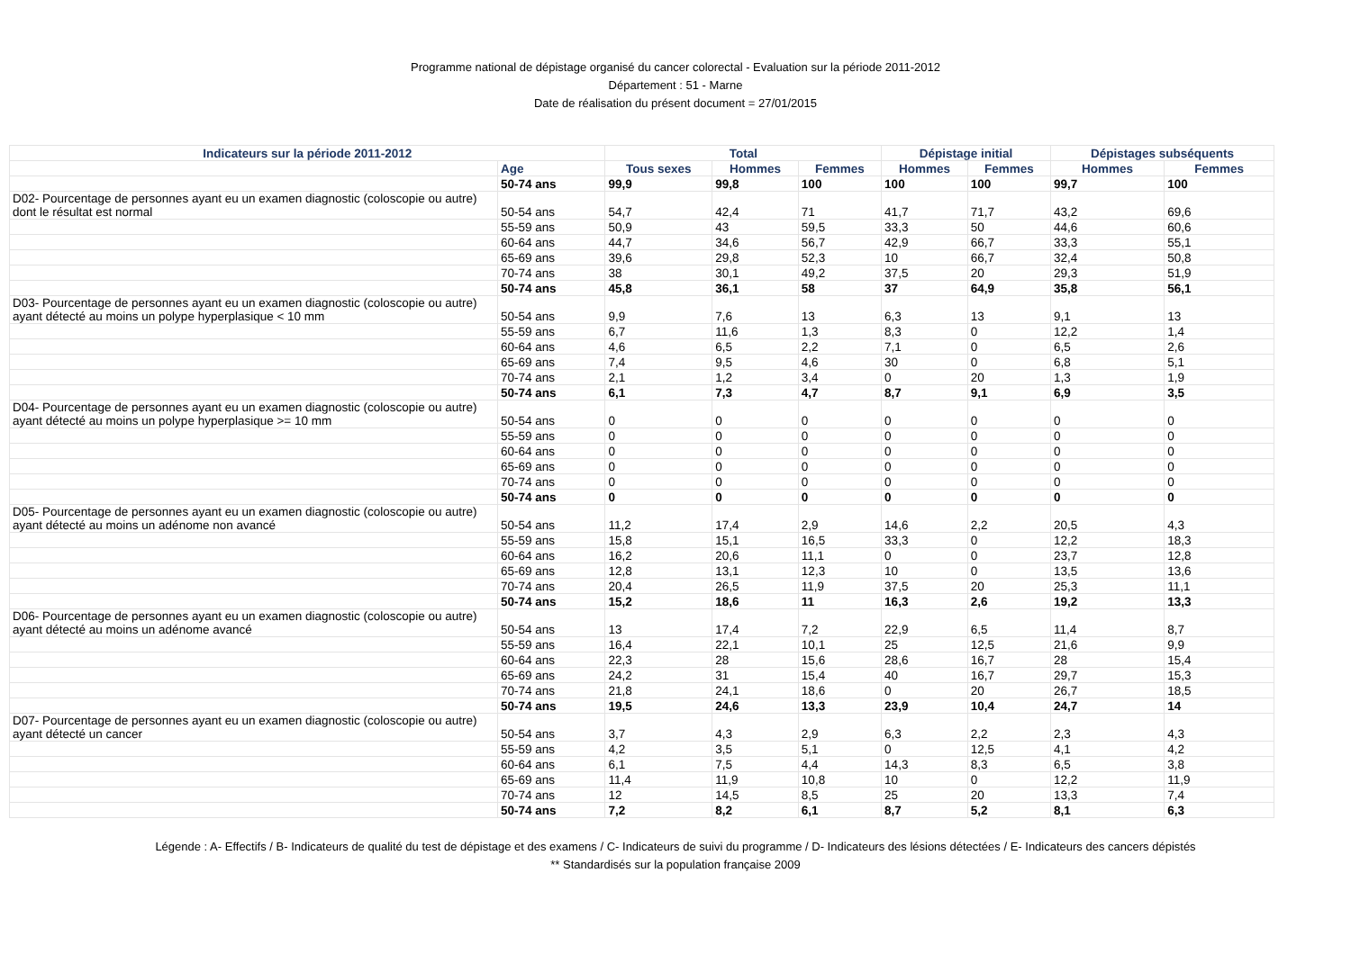Programme national de dépistage organisé du cancer colorectal - Evaluation sur la période 2011-2012
Département : 51 - Marne
Date de réalisation du présent document = 27/01/2015
| Indicateurs sur la période 2011-2012 | | Total | | | Dépistage initial | | Dépistages subséquents | |
| --- | --- | --- | --- | --- | --- | --- | --- | --- |
| | Age | Tous sexes | Hommes | Femmes | Hommes | Femmes | Hommes | Femmes |
| | 50-74 ans | 99,9 | 99,8 | 100 | 100 | 100 | 99,7 | 100 |
| D02- Pourcentage de personnes ayant eu un examen diagnostic (coloscopie ou autre) dont le résultat est normal | 50-54 ans | 54,7 | 42,4 | 71 | 41,7 | 71,7 | 43,2 | 69,6 |
| | 55-59 ans | 50,9 | 43 | 59,5 | 33,3 | 50 | 44,6 | 60,6 |
| | 60-64 ans | 44,7 | 34,6 | 56,7 | 42,9 | 66,7 | 33,3 | 55,1 |
| | 65-69 ans | 39,6 | 29,8 | 52,3 | 10 | 66,7 | 32,4 | 50,8 |
| | 70-74 ans | 38 | 30,1 | 49,2 | 37,5 | 20 | 29,3 | 51,9 |
| | 50-74 ans | 45,8 | 36,1 | 58 | 37 | 64,9 | 35,8 | 56,1 |
| D03- Pourcentage de personnes ayant eu un examen diagnostic (coloscopie ou autre) ayant détecté au moins un polype hyperplasique < 10 mm | 50-54 ans | 9,9 | 7,6 | 13 | 6,3 | 13 | 9,1 | 13 |
| | 55-59 ans | 6,7 | 11,6 | 1,3 | 8,3 | 0 | 12,2 | 1,4 |
| | 60-64 ans | 4,6 | 6,5 | 2,2 | 7,1 | 0 | 6,5 | 2,6 |
| | 65-69 ans | 7,4 | 9,5 | 4,6 | 30 | 0 | 6,8 | 5,1 |
| | 70-74 ans | 2,1 | 1,2 | 3,4 | 0 | 20 | 1,3 | 1,9 |
| | 50-74 ans | 6,1 | 7,3 | 4,7 | 8,7 | 9,1 | 6,9 | 3,5 |
| D04- Pourcentage de personnes ayant eu un examen diagnostic (coloscopie ou autre) ayant détecté au moins un polype hyperplasique >= 10 mm | 50-54 ans | 0 | 0 | 0 | 0 | 0 | 0 | 0 |
| | 55-59 ans | 0 | 0 | 0 | 0 | 0 | 0 | 0 |
| | 60-64 ans | 0 | 0 | 0 | 0 | 0 | 0 | 0 |
| | 65-69 ans | 0 | 0 | 0 | 0 | 0 | 0 | 0 |
| | 70-74 ans | 0 | 0 | 0 | 0 | 0 | 0 | 0 |
| | 50-74 ans | 0 | 0 | 0 | 0 | 0 | 0 | 0 |
| D05- Pourcentage de personnes ayant eu un examen diagnostic (coloscopie ou autre) ayant détecté au moins un adénome non avancé | 50-54 ans | 11,2 | 17,4 | 2,9 | 14,6 | 2,2 | 20,5 | 4,3 |
| | 55-59 ans | 15,8 | 15,1 | 16,5 | 33,3 | 0 | 12,2 | 18,3 |
| | 60-64 ans | 16,2 | 20,6 | 11,1 | 0 | 0 | 23,7 | 12,8 |
| | 65-69 ans | 12,8 | 13,1 | 12,3 | 10 | 0 | 13,5 | 13,6 |
| | 70-74 ans | 20,4 | 26,5 | 11,9 | 37,5 | 20 | 25,3 | 11,1 |
| | 50-74 ans | 15,2 | 18,6 | 11 | 16,3 | 2,6 | 19,2 | 13,3 |
| D06- Pourcentage de personnes ayant eu un examen diagnostic (coloscopie ou autre) ayant détecté au moins un adénome avancé | 50-54 ans | 13 | 17,4 | 7,2 | 22,9 | 6,5 | 11,4 | 8,7 |
| | 55-59 ans | 16,4 | 22,1 | 10,1 | 25 | 12,5 | 21,6 | 9,9 |
| | 60-64 ans | 22,3 | 28 | 15,6 | 28,6 | 16,7 | 28 | 15,4 |
| | 65-69 ans | 24,2 | 31 | 15,4 | 40 | 16,7 | 29,7 | 15,3 |
| | 70-74 ans | 21,8 | 24,1 | 18,6 | 0 | 20 | 26,7 | 18,5 |
| | 50-74 ans | 19,5 | 24,6 | 13,3 | 23,9 | 10,4 | 24,7 | 14 |
| D07- Pourcentage de personnes ayant eu un examen diagnostic (coloscopie ou autre) ayant détecté un cancer | 50-54 ans | 3,7 | 4,3 | 2,9 | 6,3 | 2,2 | 2,3 | 4,3 |
| | 55-59 ans | 4,2 | 3,5 | 5,1 | 0 | 12,5 | 4,1 | 4,2 |
| | 60-64 ans | 6,1 | 7,5 | 4,4 | 14,3 | 8,3 | 6,5 | 3,8 |
| | 65-69 ans | 11,4 | 11,9 | 10,8 | 10 | 0 | 12,2 | 11,9 |
| | 70-74 ans | 12 | 14,5 | 8,5 | 25 | 20 | 13,3 | 7,4 |
| | 50-74 ans | 7,2 | 8,2 | 6,1 | 8,7 | 5,2 | 8,1 | 6,3 |
Légende : A- Effectifs / B- Indicateurs de qualité du test de dépistage et des examens / C- Indicateurs de suivi du programme / D- Indicateurs des lésions détectées / E- Indicateurs des cancers dépistés
** Standardisés sur la population française 2009